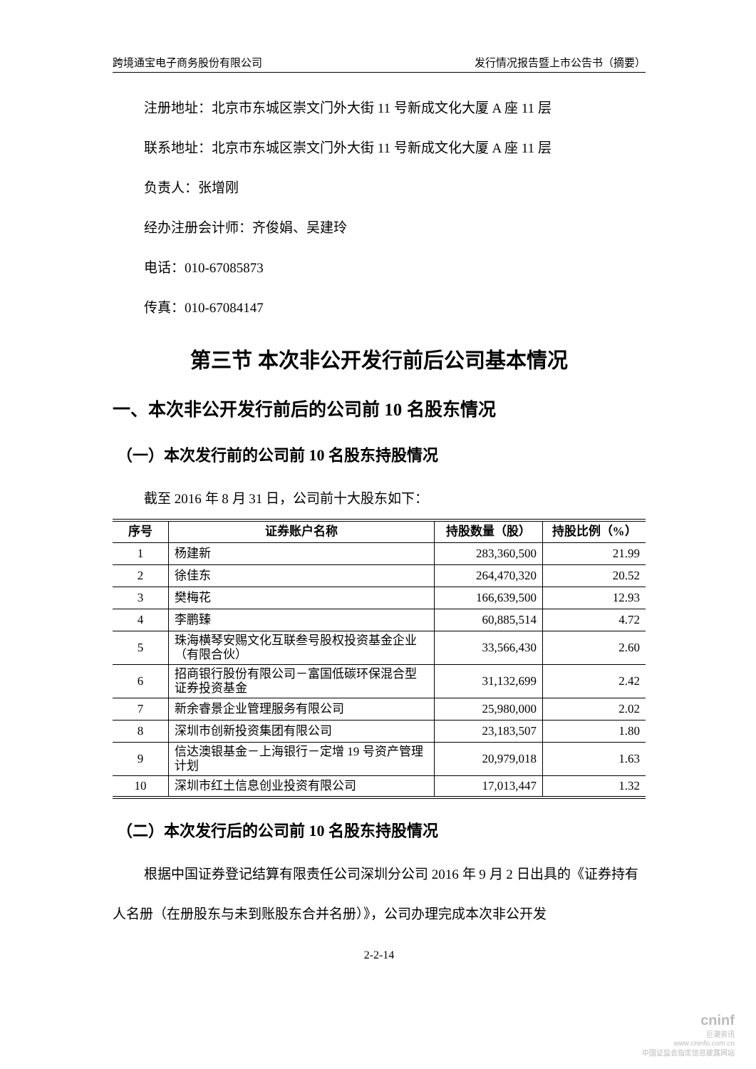跨境通宝电子商务股份有限公司 发行情况报告暨上市公告书（摘要）
注册地址：北京市东城区崇文门外大街 11 号新成文化大厦 A 座 11 层
联系地址：北京市东城区崇文门外大街 11 号新成文化大厦 A 座 11 层
负责人：张增刚
经办注册会计师：齐俊娟、吴建玲
电话：010-67085873
传真：010-67084147
第三节 本次非公开发行前后公司基本情况
一、本次非公开发行前后的公司前 10 名股东情况
（一）本次发行前的公司前 10 名股东持股情况
截至 2016 年 8 月 31 日，公司前十大股东如下：
| 序号 | 证券账户名称 | 持股数量（股） | 持股比例（%） |
| --- | --- | --- | --- |
| 1 | 杨建新 | 283,360,500 | 21.99 |
| 2 | 徐佳东 | 264,470,320 | 20.52 |
| 3 | 樊梅花 | 166,639,500 | 12.93 |
| 4 | 李鹏臻 | 60,885,514 | 4.72 |
| 5 | 珠海横琴安赐文化互联叁号股权投资基金企业（有限合伙） | 33,566,430 | 2.60 |
| 6 | 招商银行股份有限公司－富国低碳环保混合型证券投资基金 | 31,132,699 | 2.42 |
| 7 | 新余睿景企业管理服务有限公司 | 25,980,000 | 2.02 |
| 8 | 深圳市创新投资集团有限公司 | 23,183,507 | 1.80 |
| 9 | 信达澳银基金－上海银行－定增 19 号资产管理计划 | 20,979,018 | 1.63 |
| 10 | 深圳市红土信息创业投资有限公司 | 17,013,447 | 1.32 |
（二）本次发行后的公司前 10 名股东持股情况
根据中国证券登记结算有限责任公司深圳分公司 2016 年 9 月 2 日出具的《证券持有人名册（在册股东与未到账股东合并名册）》，公司办理完成本次非公开发
2-2-14
cninf
巨潮资讯
www.cninfo.com.cn
中国证监会指定信息披露网站